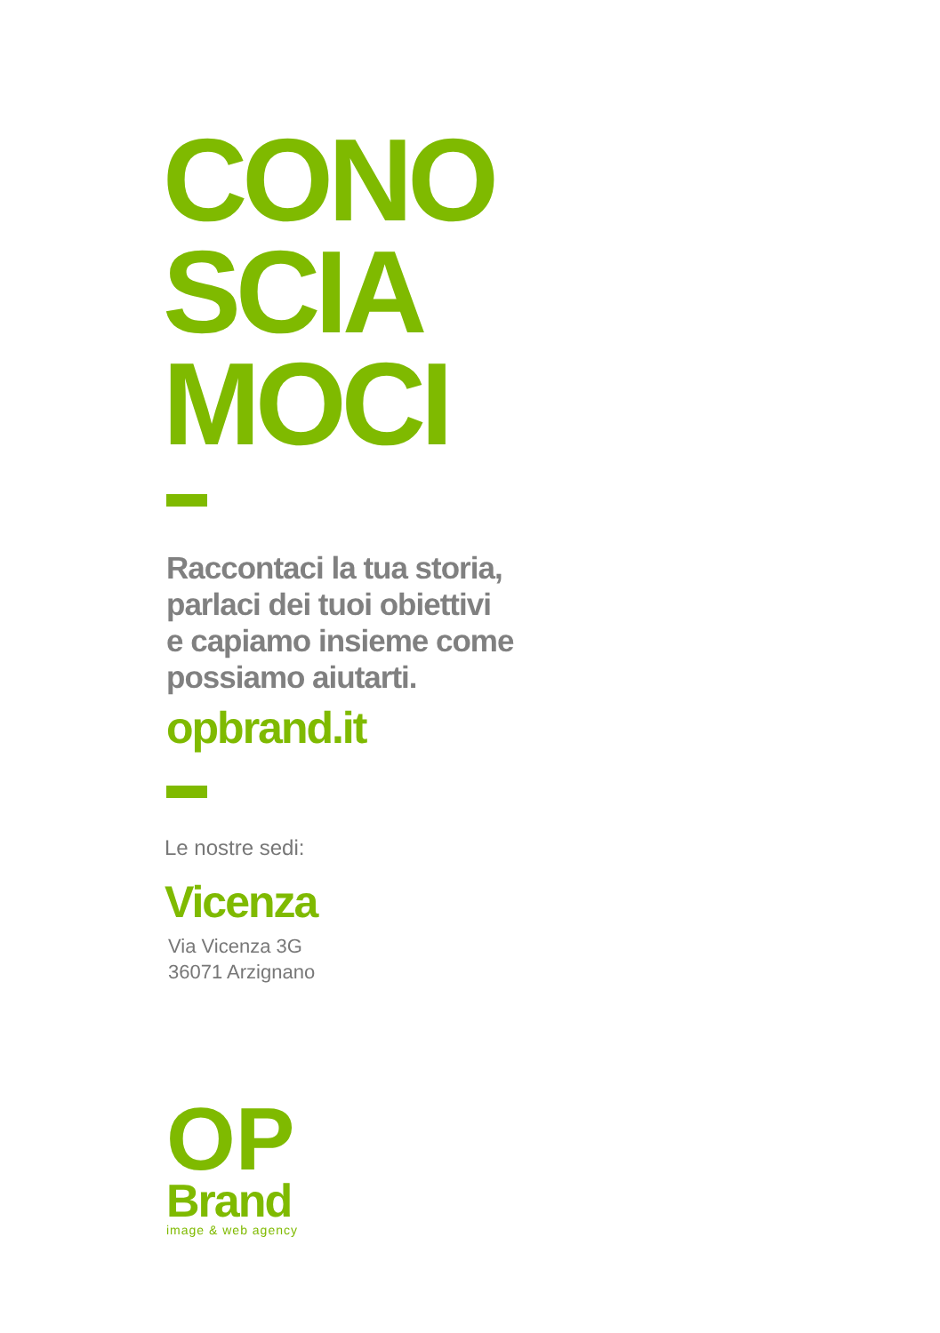CONO
SCIA
MOCI
Raccontaci la tua storia,
parlaci dei tuoi obiettivi
e capiamo insieme come
possiamo aiutarti.
opbrand.it
Le nostre sedi:
Vicenza
Via Vicenza 3G
36071 Arzignano
OP
Brand
image & web agency